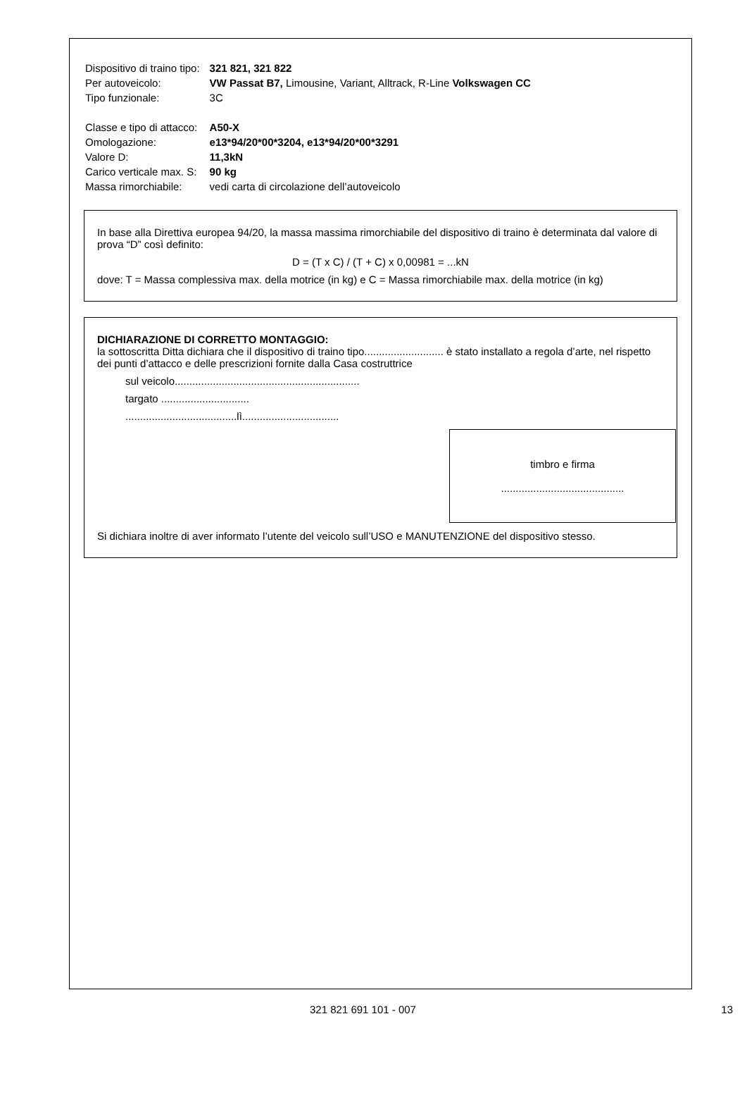| Dispositivo di traino tipo: | 321 821, 321 822 |
| Per autoveicolo: | VW Passat B7, Limousine, Variant, Alltrack, R-Line Volkswagen CC |
| Tipo funzionale: | 3C |
| Classe e tipo di attacco: | A50-X |
| Omologazione: | e13*94/20*00*3204, e13*94/20*00*3291 |
| Valore D: | 11,3kN |
| Carico verticale max. S: | 90 kg |
| Massa rimorchiabile: | vedi carta di circolazione dell’autoveicolo |
In base alla Direttiva europea 94/20, la massa massima rimorchiabile del dispositivo di traino è determinata dal valore di prova “D” così definito:
D = (T x C) / (T + C) x 0,00981 = ...kN
dove: T = Massa complessiva max. della motrice (in kg) e C = Massa rimorchiabile max. della motrice (in kg)
DICHIARAZIONE DI CORRETTO MONTAGGIO:
la sottoscritta Ditta dichiara che il dispositivo di traino tipo........................... è stato installato a regola d’arte, nel rispetto dei punti d’attacco e delle prescrizioni fornite dalla Casa costruttrice
sul veicolo...............................................................
targato ..............................
......................................lì.................................
timbro e firma
..........................................
Si dichiara inoltre di aver informato l’utente del veicolo sull’USO e MANUTENZIONE del dispositivo stesso.
321 821 691 101 - 007 13